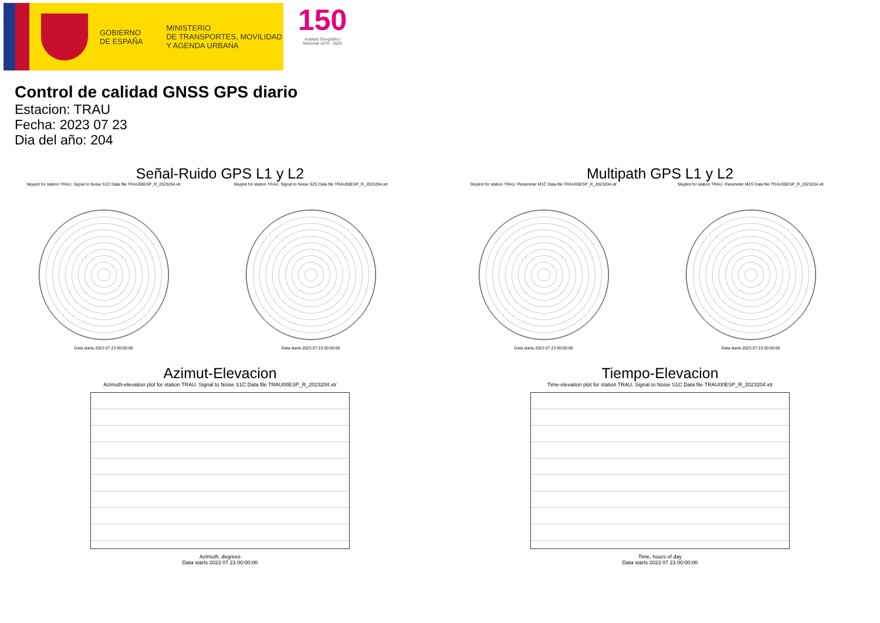GOBIERNO
DE ESPAÑA
MINISTERIO
DE TRANSPORTES, MOVILIDAD
Y AGENDA URBANA
150
Instituto Geográfico
Nacional 1870 - 2020
Control de calidad GNSS GPS diario
Estacion: TRAU
Fecha: 2023 07 23
Dia del año: 204
Señal-Ruido GPS L1 y L2
Skyplot for station TRAU. Signal to Noise S1C Data file TRAU00ESP_R_2023204.xtr
Data starts 2023 07 23 00:00:00
Skyplot for station TRAU. Signal to Noise S2S Data file TRAU00ESP_R_2023204.xtr
Data starts 2023 07 23 00:00:00
Multipath GPS L1 y L2
Skyplot for station TRAU. Parameter M1C Data file TRAU00ESP_R_2023204.xtr
Data starts 2023 07 23 00:00:00
Skyplot for station TRAU. Parameter M2S Data file TRAU00ESP_R_2023204.xtr
Data starts 2023 07 23 00:00:00
Azimut-Elevacion
Azimuth-elevation plot for station TRAU. Signal to Noise S1C Data file TRAU00ESP_R_2023204.xtr
Azimuth, degrees
Data starts 2023 07 23 00:00:00
Tiempo-Elevacion
Time-elevation plot for station TRAU. Signal to Noise S1C Data file TRAU00ESP_R_2023204.xtr
Time, hours of day
Data starts 2023 07 23 00:00:00